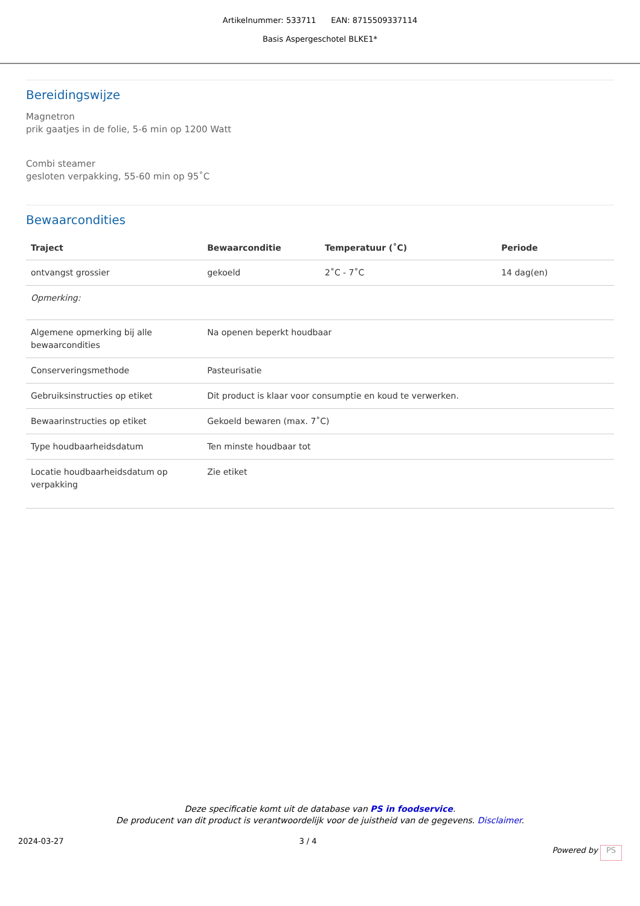Artikelnummer: 533711 EAN: 8715509337114
Basis Aspergeschotel BLKE1*
Bereidingswijze
Magnetron
prik gaatjes in de folie, 5-6 min op 1200 Watt
Combi steamer
gesloten verpakking, 55-60 min op 95˚C
Bewaarcondities
| Traject | Bewaarconditie | Temperatuur (˚C) | Periode |
| --- | --- | --- | --- |
| ontvangst grossier | gekoeld | 2˚C - 7˚C | 14 dag(en) |
| Opmerking: | | | |
| Algemene opmerking bij alle bewaarcondities | Na openen beperkt houdbaar | | |
| Conserveringsmethode | Pasteurisatie | | |
| Gebruiksinstructies op etiket | Dit product is klaar voor consumptie en koud te verwerken. | | |
| Bewaarinstructies op etiket | Gekoeld bewaren (max. 7˚C) | | |
| Type houdbaarheidsdatum | Ten minste houdbaar tot | | |
| Locatie houdbaarheidsdatum op verpakking | Zie etiket | | |
Deze specificatie komt uit de database van PS in foodservice.
De producent van dit product is verantwoordelijk voor de juistheid van de gegevens. Disclaimer.
2024-03-27 3 / 4 Powered by PS